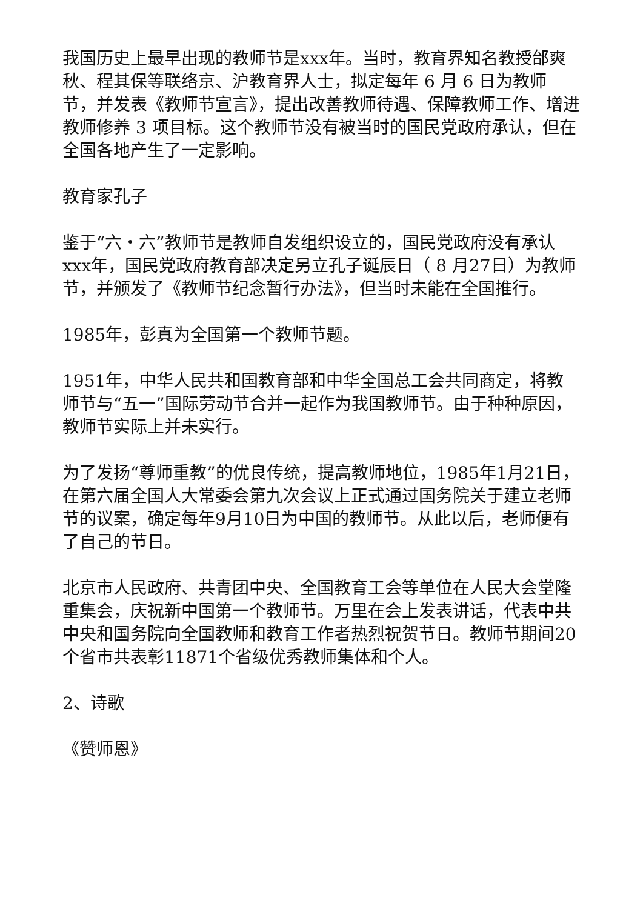我国历史上最早出现的教师节是xxx年。当时，教育界知名教授邰爽秋、程其保等联络京、沪教育界人士，拟定每年 6 月 6 日为教师节，并发表《教师节宣言》，提出改善教师待遇、保障教师工作、增进教师修养 3 项目标。这个教师节没有被当时的国民党政府承认，但在全国各地产生了一定影响。
教育家孔子
鉴于“六・六”教师节是教师自发组织设立的，国民党政府没有承认xxx年，国民党政府教育部决定另立孔子诞辰日（ 8 月27日）为教师节，并颁发了《教师节纪念暂行办法》，但当时未能在全国推行。
1985年，彭真为全国第一个教师节题。
1951年，中华人民共和国教育部和中华全国总工会共同商定，将教师节与“五一”国际劳动节合并一起作为我国教师节。由于种种原因，教师节实际上并未实行。
为了发扬“尊师重教”的优良传统，提高教师地位，1985年1月21日，在第六届全国人大常委会第九次会议上正式通过国务院关于建立老师节的议案，确定每年9月10日为中国的教师节。从此以后，老师便有了自己的节日。
北京市人民政府、共青团中央、全国教育工会等单位在人民大会堂隆重集会，庆祝新中国第一个教师节。万里在会上发表讲话，代表中共中央和国务院向全国教师和教育工作者热烈祝贺节日。教师节期间20个省市共表彰11871个省级优秀教师集体和个人。
2、诗歌
《赞师恩》